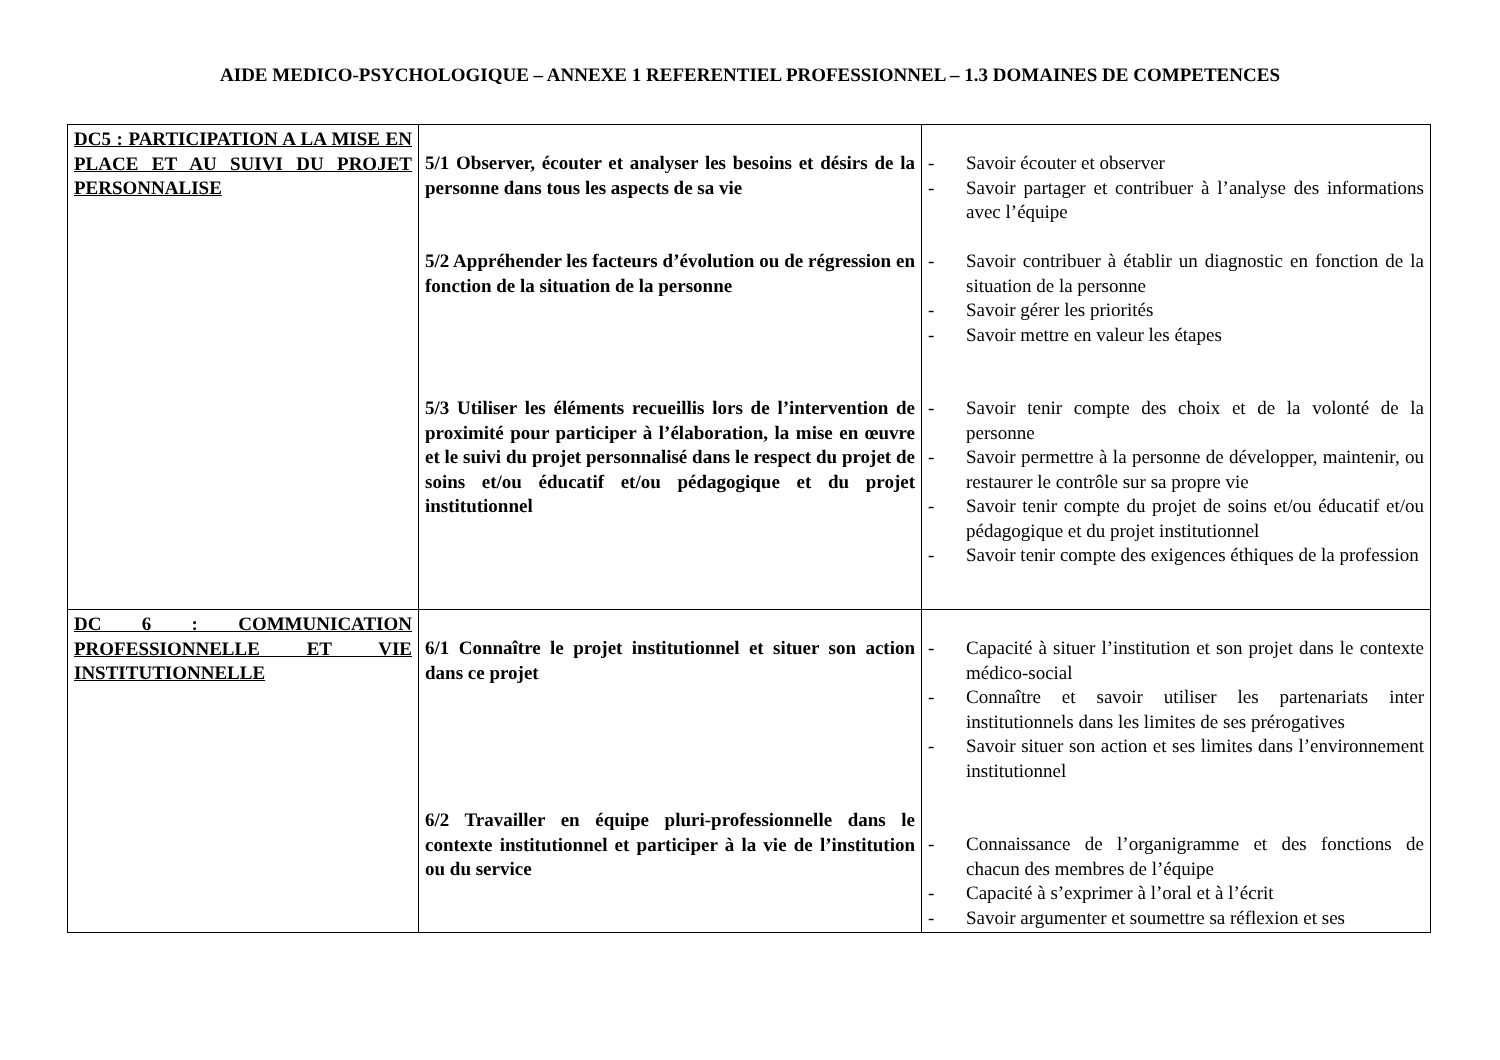AIDE MEDICO-PSYCHOLOGIQUE – ANNEXE 1 REFERENTIEL PROFESSIONNEL – 1.3 DOMAINES DE COMPETENCES
| DC5 : PARTICIPATION A LA MISE EN PLACE ET AU SUIVI DU PROJET PERSONNALISE | 5/1 Observer, écouter et analyser les besoins et désirs de la personne dans tous les aspects de sa vie 5/2 Appréhender les facteurs d’évolution ou de régression en fonction de la situation de la personne 5/3 Utiliser les éléments recueillis lors de l’intervention de proximité pour participer à l’élaboration, la mise en œuvre et le suivi du projet personnalisé dans le respect du projet de soins et/ou éducatif et/ou pédagogique et du projet institutionnel | - Savoir écouter et observer - Savoir partager et contribuer à l’analyse des informations avec l’équipe - Savoir contribuer à établir un diagnostic en fonction de la situation de la personne - Savoir gérer les priorités - Savoir mettre en valeur les étapes - Savoir tenir compte des choix et de la volonté de la personne - Savoir permettre à la personne de développer, maintenir, ou restaurer le contrôle sur sa propre vie - Savoir tenir compte du projet de soins et/ou éducatif et/ou pédagogique et du projet institutionnel - Savoir tenir compte des exigences éthiques de la profession |
| DC 6 : COMMUNICATION PROFESSIONNELLE ET VIE INSTITUTIONNELLE | 6/1 Connaître le projet institutionnel et situer son action dans ce projet 6/2 Travailler en équipe pluri-professionnelle dans le contexte institutionnel et participer à la vie de l’institution ou du service | - Capacité à situer l’institution et son projet dans le contexte médico-social - Connaître et savoir utiliser les partenariats inter institutionnels dans les limites de ses prérogatives - Savoir situer son action et ses limites dans l’environnement institutionnel - Connaissance de l’organigramme et des fonctions de chacun des membres de l’équipe - Capacité à s’exprimer à l’oral et à l’écrit - Savoir argumenter et soumettre sa réflexion et ses |